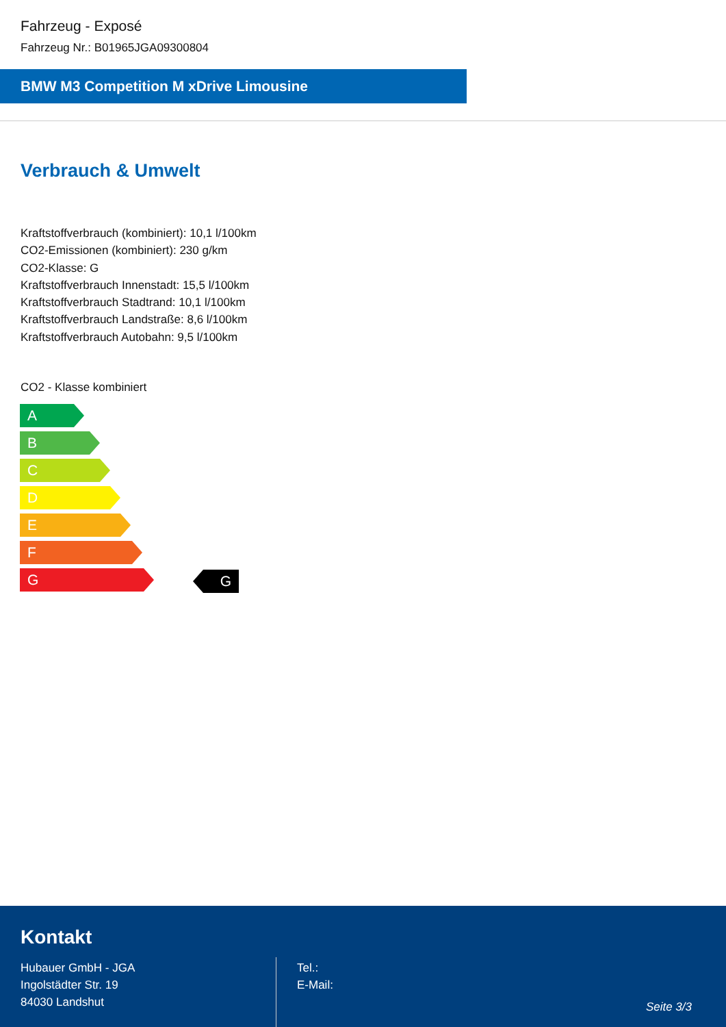Fahrzeug - Exposé
Fahrzeug Nr.: B01965JGA09300804
BMW M3 Competition M xDrive Limousine
Verbrauch & Umwelt
Kraftstoffverbrauch (kombiniert): 10,1 l/100km
CO2-Emissionen (kombiniert): 230 g/km
CO2-Klasse: G
Kraftstoffverbrauch Innenstadt: 15,5 l/100km
Kraftstoffverbrauch Stadtrand: 10,1 l/100km
Kraftstoffverbrauch Landstraße: 8,6 l/100km
Kraftstoffverbrauch Autobahn: 9,5 l/100km
CO2 - Klasse kombiniert
A
B
C
D
E
F
G
G
Kontakt
Hubauer GmbH - JGA
Ingolstädter Str. 19
84030 Landshut
Tel.:
E-Mail:
Seite 3/3